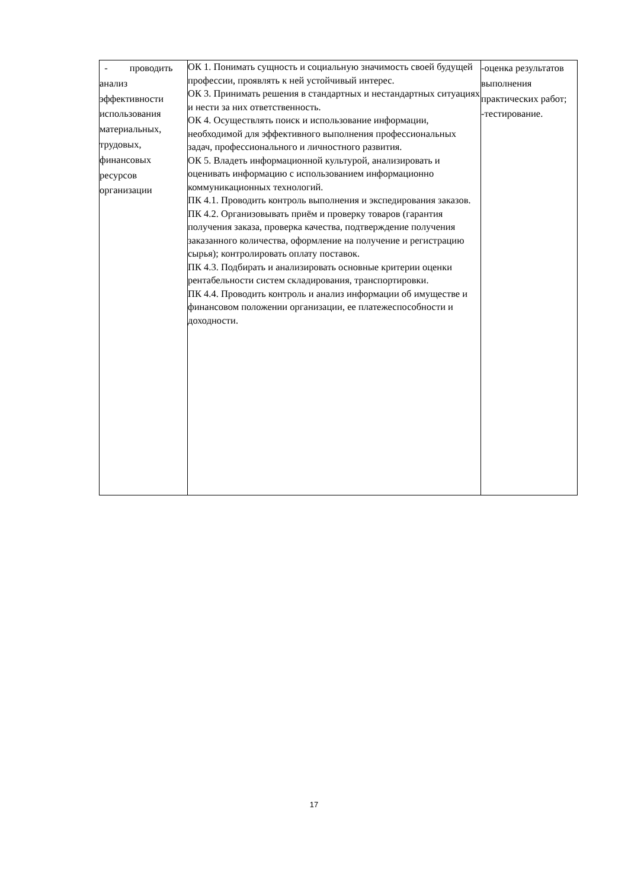| - проводить анализ эффективности использования материальных, трудовых, финансовых ресурсов организации | ОК 1. Понимать сущность и социальную значимость своей будущей профессии, проявлять к ней устойчивый интерес. ОК 3. Принимать решения в стандартных и нестандартных ситуациях и нести за них ответственность. ОК 4. Осуществлять поиск и использование информации, необходимой для эффективного выполнения профессиональных задач, профессионального и личностного развития. ОК 5. Владеть информационной культурой, анализировать и оценивать информацию с использованием информационно коммуникационных технологий. ПК 4.1. Проводить контроль выполнения и экспедирования заказов. ПК 4.2. Организовывать приём и проверку товаров (гарантия получения заказа, проверка качества, подтверждение получения заказанного количества, оформление на получение и регистрацию сырья); контролировать оплату поставок. ПК 4.3. Подбирать и анализировать основные критерии оценки рентабельности систем складирования, транспортировки. ПК 4.4. Проводить контроль и анализ информации об имуществе и финансовом положении организации, ее платежеспособности и доходности. | -оценка результатов выполнения практических работ; -тестирование. |
17